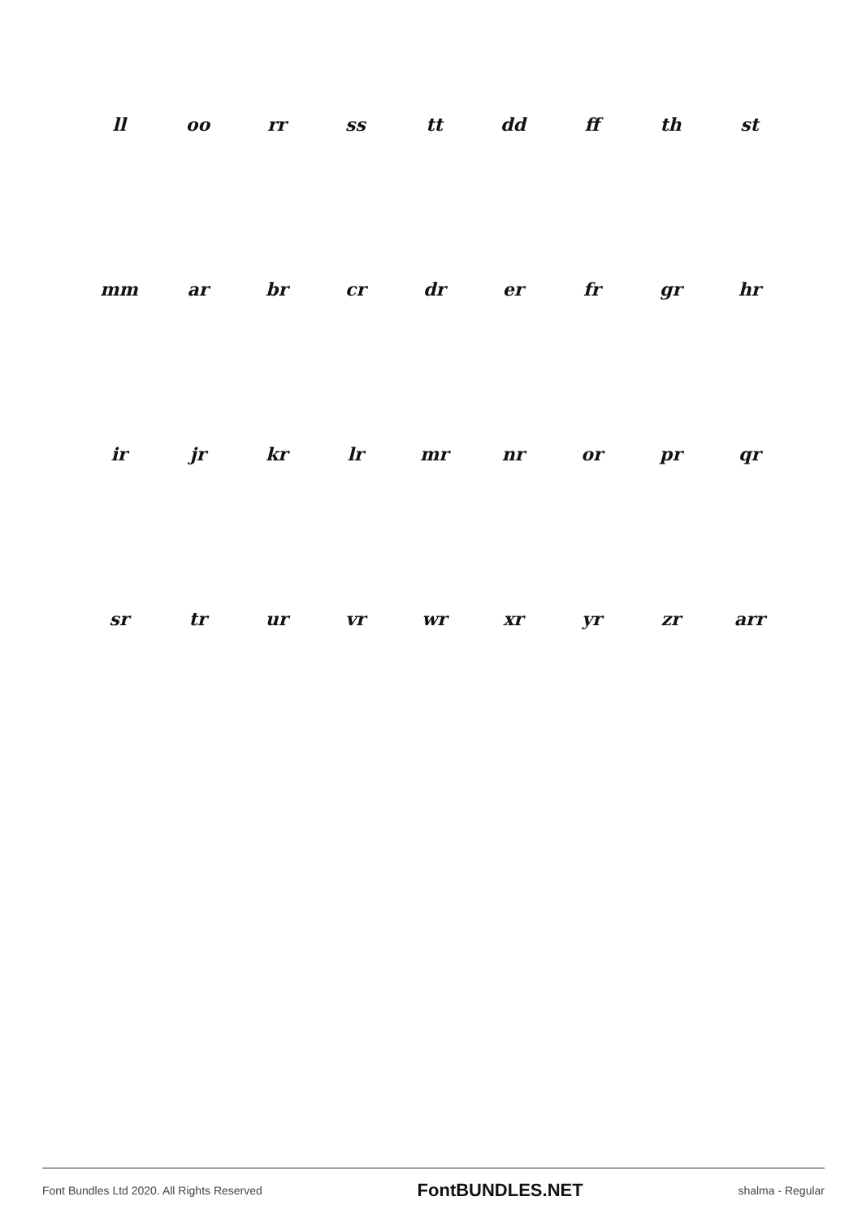| ll | oo | rr | ss | tt | dd | ff | th | st |
| mm | ar | br | cr | dr | er | fr | gr | hr |
| ir | jr | kr | lr | mr | nr | or | pr | qr |
| sr | tr | ur | vr | wr | xr | yr | zr | arr |
Font Bundles Ltd 2020. All Rights Reserved FontBUNDLES.NET shalma - Regular